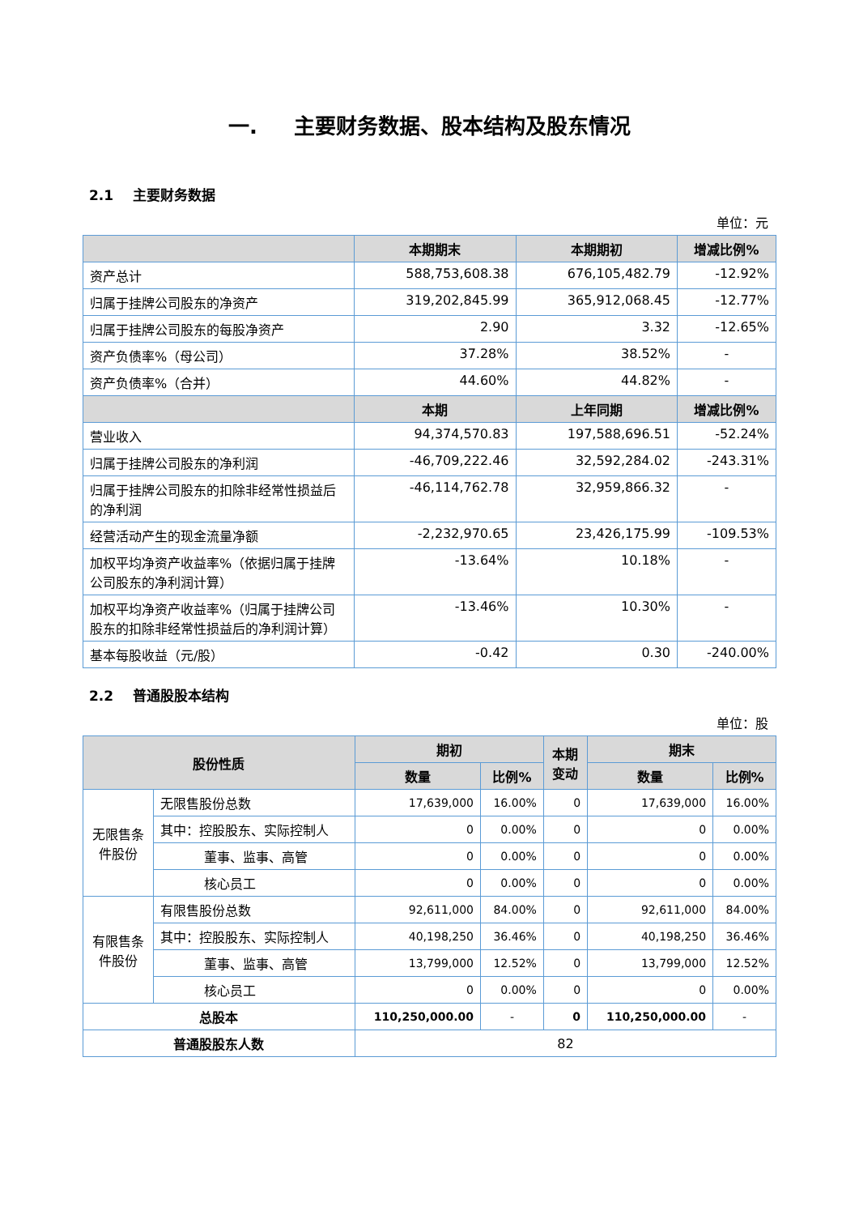一. 主要财务数据、股本结构及股东情况
2.1 主要财务数据
单位：元
| | 本期期末 | 本期期初 | 增减比例% |
| --- | --- | --- | --- |
| 资产总计 | 588,753,608.38 | 676,105,482.79 | -12.92% |
| 归属于挂牌公司股东的净资产 | 319,202,845.99 | 365,912,068.45 | -12.77% |
| 归属于挂牌公司股东的每股净资产 | 2.90 | 3.32 | -12.65% |
| 资产负债率%（母公司） | 37.28% | 38.52% | - |
| 资产负债率%（合并） | 44.60% | 44.82% | - |
| | 本期 | 上年同期 | 增减比例% |
| 营业收入 | 94,374,570.83 | 197,588,696.51 | -52.24% |
| 归属于挂牌公司股东的净利润 | -46,709,222.46 | 32,592,284.02 | -243.31% |
| 归属于挂牌公司股东的扣除非经常性损益后的净利润 | -46,114,762.78 | 32,959,866.32 | - |
| 经营活动产生的现金流量净额 | -2,232,970.65 | 23,426,175.99 | -109.53% |
| 加权平均净资产收益率%（依据归属于挂牌公司股东的净利润计算） | -13.64% | 10.18% | - |
| 加权平均净资产收益率%（归属于挂牌公司股东的扣除非经常性损益后的净利润计算） | -13.46% | 10.30% | - |
| 基本每股收益（元/股） | -0.42 | 0.30 | -240.00% |
2.2 普通股股本结构
单位：股
| 股份性质 | | 期初 | | 本期 变动 | 期末 | |
| --- | --- | --- | --- | --- | --- | --- |
| | | 数量 | 比例% | | 数量 | 比例% |
| 无限售条件股份 | 无限售股份总数 | 17,639,000 | 16.00% | 0 | 17,639,000 | 16.00% |
| | 其中：控股股东、实际控制人 | 0 | 0.00% | 0 | 0 | 0.00% |
| | 董事、监事、高管 | 0 | 0.00% | 0 | 0 | 0.00% |
| | 核心员工 | 0 | 0.00% | 0 | 0 | 0.00% |
| 有限售条件股份 | 有限售股份总数 | 92,611,000 | 84.00% | 0 | 92,611,000 | 84.00% |
| | 其中：控股股东、实际控制人 | 40,198,250 | 36.46% | 0 | 40,198,250 | 36.46% |
| | 董事、监事、高管 | 13,799,000 | 12.52% | 0 | 13,799,000 | 12.52% |
| | 核心员工 | 0 | 0.00% | 0 | 0 | 0.00% |
| 总股本 | | 110,250,000.00 | - | 0 | 110,250,000.00 | - |
| 普通股股东人数 | | 82 | | | | |